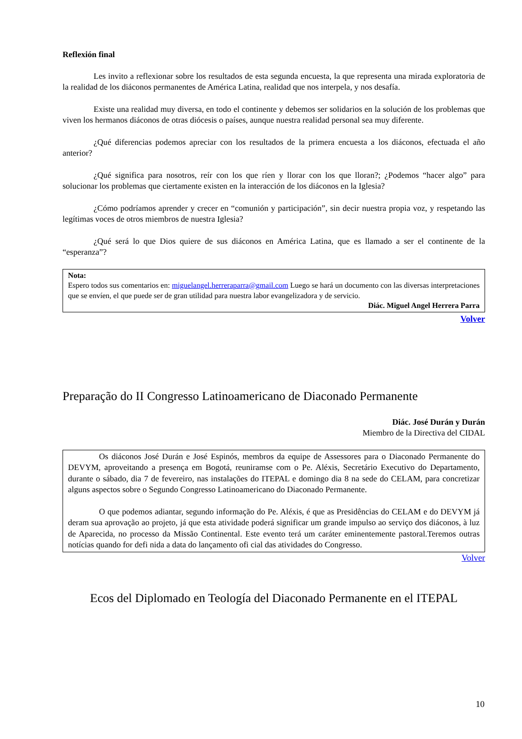Reflexión final
Les invito a reflexionar sobre los resultados de esta segunda encuesta, la que representa una mirada exploratoria de la realidad de los diáconos permanentes de América Latina, realidad que nos interpela, y nos desafía.
Existe una realidad muy diversa, en todo el continente y debemos ser solidarios en la solución de los problemas que viven los hermanos diáconos de otras diócesis o países, aunque nuestra realidad personal sea muy diferente.
¿Qué diferencias podemos apreciar con los resultados de la primera encuesta a los diáconos, efectuada el año anterior?
¿Qué significa para nosotros, reír con los que ríen y llorar con los que lloran?; ¿Podemos “hacer algo” para solucionar los problemas que ciertamente existen en la interacción de los diáconos en la Iglesia?
¿Cómo podríamos aprender y crecer en “comunión y participación”, sin decir nuestra propia voz, y respetando las legítimas voces de otros miembros de nuestra Iglesia?
¿Qué será lo que Dios quiere de sus diáconos en América Latina, que es llamado a ser el continente de la “esperanza”?
Nota:
Espero todos sus comentarios en: miguelangel.herreraparra@gmail.com Luego se hará un documento con las diversas interpretaciones que se envíen, el que puede ser de gran utilidad para nuestra labor evangelizadora y de servicio.
Diác. Miguel Angel Herrera Parra
Volver
Preparação do II Congresso Latinoamericano de Diaconado Permanente
Diác. José Durán y Durán
Miembro de la Directiva del CIDAL
Os diáconos José Durán e José Espinós, membros da equipe de Assessores para o Diaconado Permanente do DEVYM, aproveitando a presença em Bogotá, reuniramse com o Pe. Aléxis, Secretário Executivo do Departamento, durante o sábado, dia 7 de fevereiro, nas instalações do ITEPAL e domingo dia 8 na sede do CELAM, para concretizar alguns aspectos sobre o Segundo Congresso Latinoamericano do Diaconado Permanente.
O que podemos adiantar, segundo informação do Pe. Aléxis, é que as Presidências do CELAM e do DEVYM já deram sua aprovação ao projeto, já que esta atividade poderá significar um grande impulso ao serviço dos diáconos, à luz de Aparecida, no processo da Missão Continental. Este evento terá um caráter eminentemente pastoral.Teremos outras notícias quando for defi nida a data do lançamento ofi cial das atividades do Congresso.
Volver
Ecos del Diplomado en Teología del Diaconado Permanente en el ITEPAL
10